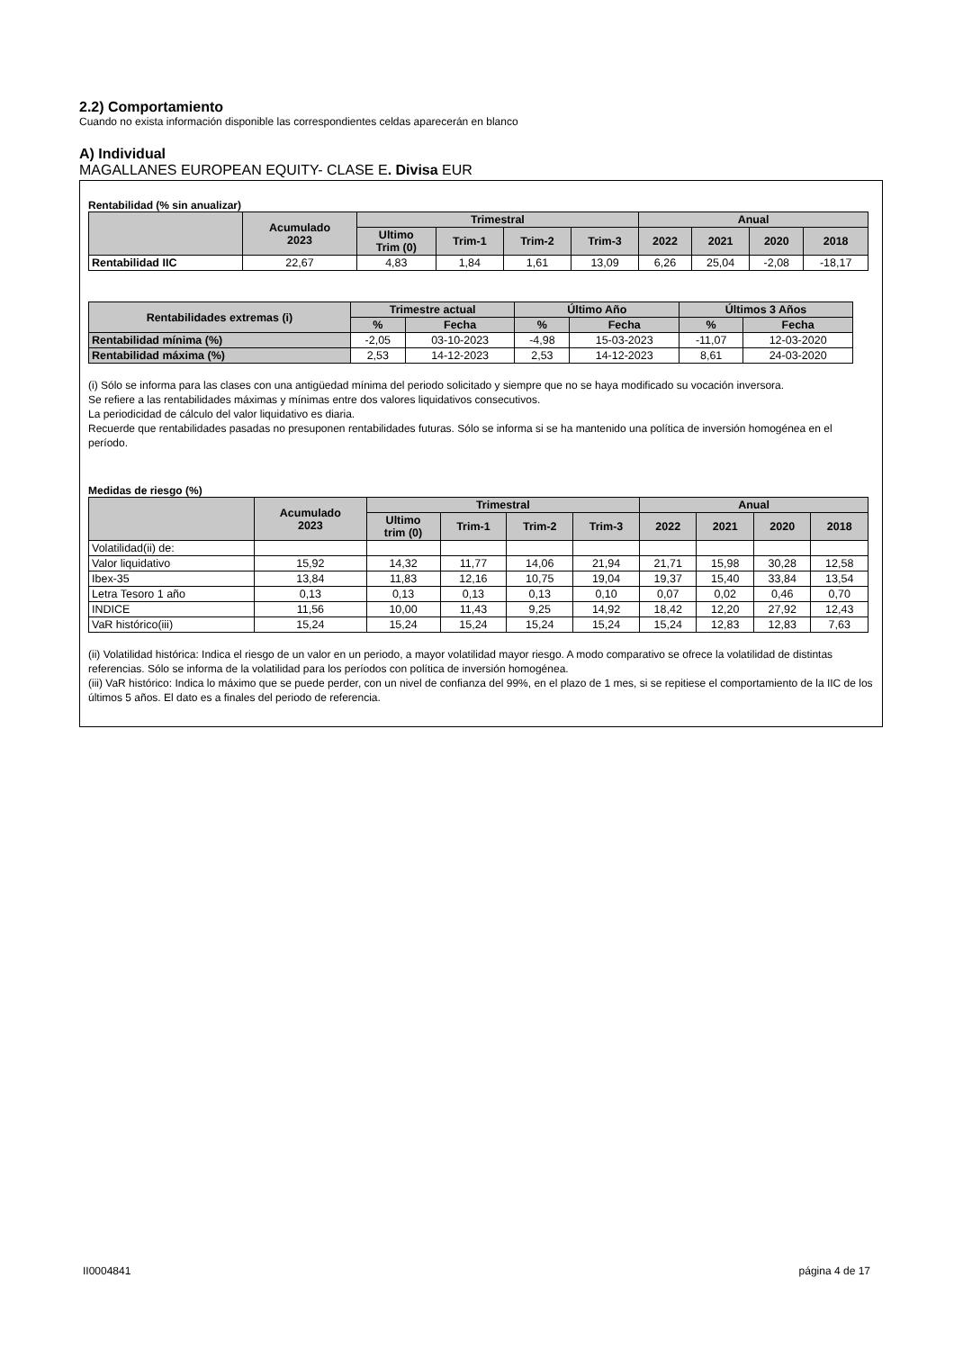2.2) Comportamiento
Cuando no exista información disponible las correspondientes celdas aparecerán en blanco
A) Individual
MAGALLANES EUROPEAN EQUITY- CLASE E. Divisa EUR
Rentabilidad (% sin anualizar)
| | Acumulado 2023 | Trimestral | | | | Anual | | | |
| --- | --- | --- | --- | --- | --- | --- | --- | --- | --- |
| | | Ultimo Trim (0) | Trim-1 | Trim-2 | Trim-3 | 2022 | 2021 | 2020 | 2018 |
| Rentabilidad IIC | 22,67 | 4,83 | 1,84 | 1,61 | 13,09 | 6,26 | 25,04 | -2,08 | -18,17 |
| Rentabilidades extremas (i) | Trimestre actual | | Último Año | | Últimos 3 Años | |
| --- | --- | --- | --- | --- | --- | --- |
| | % | Fecha | % | Fecha | % | Fecha |
| Rentabilidad mínima (%) | -2,05 | 03-10-2023 | -4,98 | 15-03-2023 | -11,07 | 12-03-2020 |
| Rentabilidad máxima (%) | 2,53 | 14-12-2023 | 2,53 | 14-12-2023 | 8,61 | 24-03-2020 |
(i) Sólo se informa para las clases con una antigüedad mínima del periodo solicitado y siempre que no se haya modificado su vocación inversora.
Se refiere a las rentabilidades máximas y mínimas entre dos valores liquidativos consecutivos.
La periodicidad de cálculo del valor liquidativo es diaria.
Recuerde que rentabilidades pasadas no presuponen rentabilidades futuras. Sólo se informa si se ha mantenido una política de inversión homogénea en el período.
Medidas de riesgo (%)
| | Acumulado 2023 | Trimestral | | | | Anual | | | |
| --- | --- | --- | --- | --- | --- | --- | --- | --- | --- |
| | | Ultimo trim (0) | Trim-1 | Trim-2 | Trim-3 | 2022 | 2021 | 2020 | 2018 |
| Volatilidad(ii) de: | | | | | | | | | |
| Valor liquidativo | 15,92 | 14,32 | 11,77 | 14,06 | 21,94 | 21,71 | 15,98 | 30,28 | 12,58 |
| Ibex-35 | 13,84 | 11,83 | 12,16 | 10,75 | 19,04 | 19,37 | 15,40 | 33,84 | 13,54 |
| Letra Tesoro 1 año | 0,13 | 0,13 | 0,13 | 0,13 | 0,10 | 0,07 | 0,02 | 0,46 | 0,70 |
| INDICE | 11,56 | 10,00 | 11,43 | 9,25 | 14,92 | 18,42 | 12,20 | 27,92 | 12,43 |
| VaR histórico(iii) | 15,24 | 15,24 | 15,24 | 15,24 | 15,24 | 15,24 | 12,83 | 12,83 | 7,63 |
(ii) Volatilidad histórica: Indica el riesgo de un valor en un periodo, a mayor volatilidad mayor riesgo. A modo comparativo se ofrece la volatilidad de distintas referencias. Sólo se informa de la volatilidad para los períodos con política de inversión homogénea.
(iii) VaR histórico: Indica lo máximo que se puede perder, con un nivel de confianza del 99%, en el plazo de 1 mes, si se repitiese el comportamiento de la IIC de los últimos 5 años. El dato es a finales del periodo de referencia.
II0004841 página 4 de 17